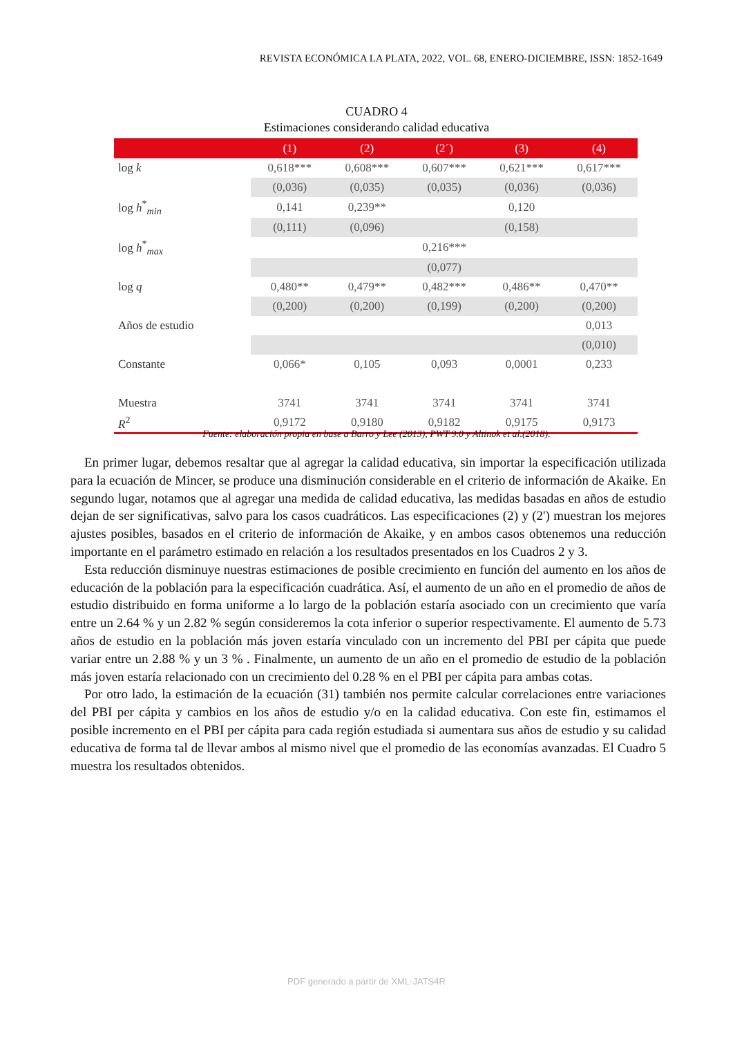REVISTA ECONÓMICA LA PLATA, 2022, VOL. 68, ENERO-DICIEMBRE, ISSN: 1852-1649
CUADRO 4
Estimaciones considerando calidad educativa
| | (1) | (2) | (2´) | (3) | (4) |
| --- | --- | --- | --- | --- | --- |
| log k | 0,618*** | 0,608*** | 0,607*** | 0,621*** | 0,617*** |
| | (0,036) | (0,035) | (0,035) | (0,036) | (0,036) |
| log h<sup>*</sup><sub>min</sub> | 0,141 | 0,239** | | 0,120 | |
| | (0,111) | (0,096) | | (0,158) | |
| log h<sup>*</sup><sub>max</sub> | | | 0,216*** | | |
| | | | (0,077) | | |
| log q | 0,480** | 0,479** | 0,482*** | 0,486** | 0,470** |
| | (0,200) | (0,200) | (0,199) | (0,200) | (0,200) |
| Años de estudio | | | | | 0,013 |
| | | | | | (0,010) |
| Constante | 0,066* | 0,105 | 0,093 | 0,0001 | 0,233 |
| Muestra | 3741 | 3741 | 3741 | 3741 | 3741 |
| R<sup>2</sup> | 0,9172 | 0,9180 | 0,9182 | 0,9175 | 0,9173 |
Fuente: elaboración propia en base a Barro y Lee (2013), PWT 9.0 y Altinok et al.(2018).
En primer lugar, debemos resaltar que al agregar la calidad educativa, sin importar la especificación utilizada para la ecuación de Mincer, se produce una disminución considerable en el criterio de información de Akaike. En segundo lugar, notamos que al agregar una medida de calidad educativa, las medidas basadas en años de estudio dejan de ser significativas, salvo para los casos cuadráticos. Las especificaciones (2) y (2') muestran los mejores ajustes posibles, basados en el criterio de información de Akaike, y en ambos casos obtenemos una reducción importante en el parámetro estimado en relación a los resultados presentados en los Cuadros 2 y 3.
Esta reducción disminuye nuestras estimaciones de posible crecimiento en función del aumento en los años de educación de la población para la especificación cuadrática. Así, el aumento de un año en el promedio de años de estudio distribuido en forma uniforme a lo largo de la población estaría asociado con un crecimiento que varía entre un 2.64 % y un 2.82 % según consideremos la cota inferior o superior respectivamente. El aumento de 5.73 años de estudio en la población más joven estaría vinculado con un incremento del PBI per cápita que puede variar entre un 2.88 % y un 3 % . Finalmente, un aumento de un año en el promedio de estudio de la población más joven estaría relacionado con un crecimiento del 0.28 % en el PBI per cápita para ambas cotas.
Por otro lado, la estimación de la ecuación (31) también nos permite calcular correlaciones entre variaciones del PBI per cápita y cambios en los años de estudio y/o en la calidad educativa. Con este fin, estimamos el posible incremento en el PBI per cápita para cada región estudiada si aumentara sus años de estudio y su calidad educativa de forma tal de llevar ambos al mismo nivel que el promedio de las economías avanzadas. El Cuadro 5 muestra los resultados obtenidos.
PDF generado a partir de XML-JATS4R